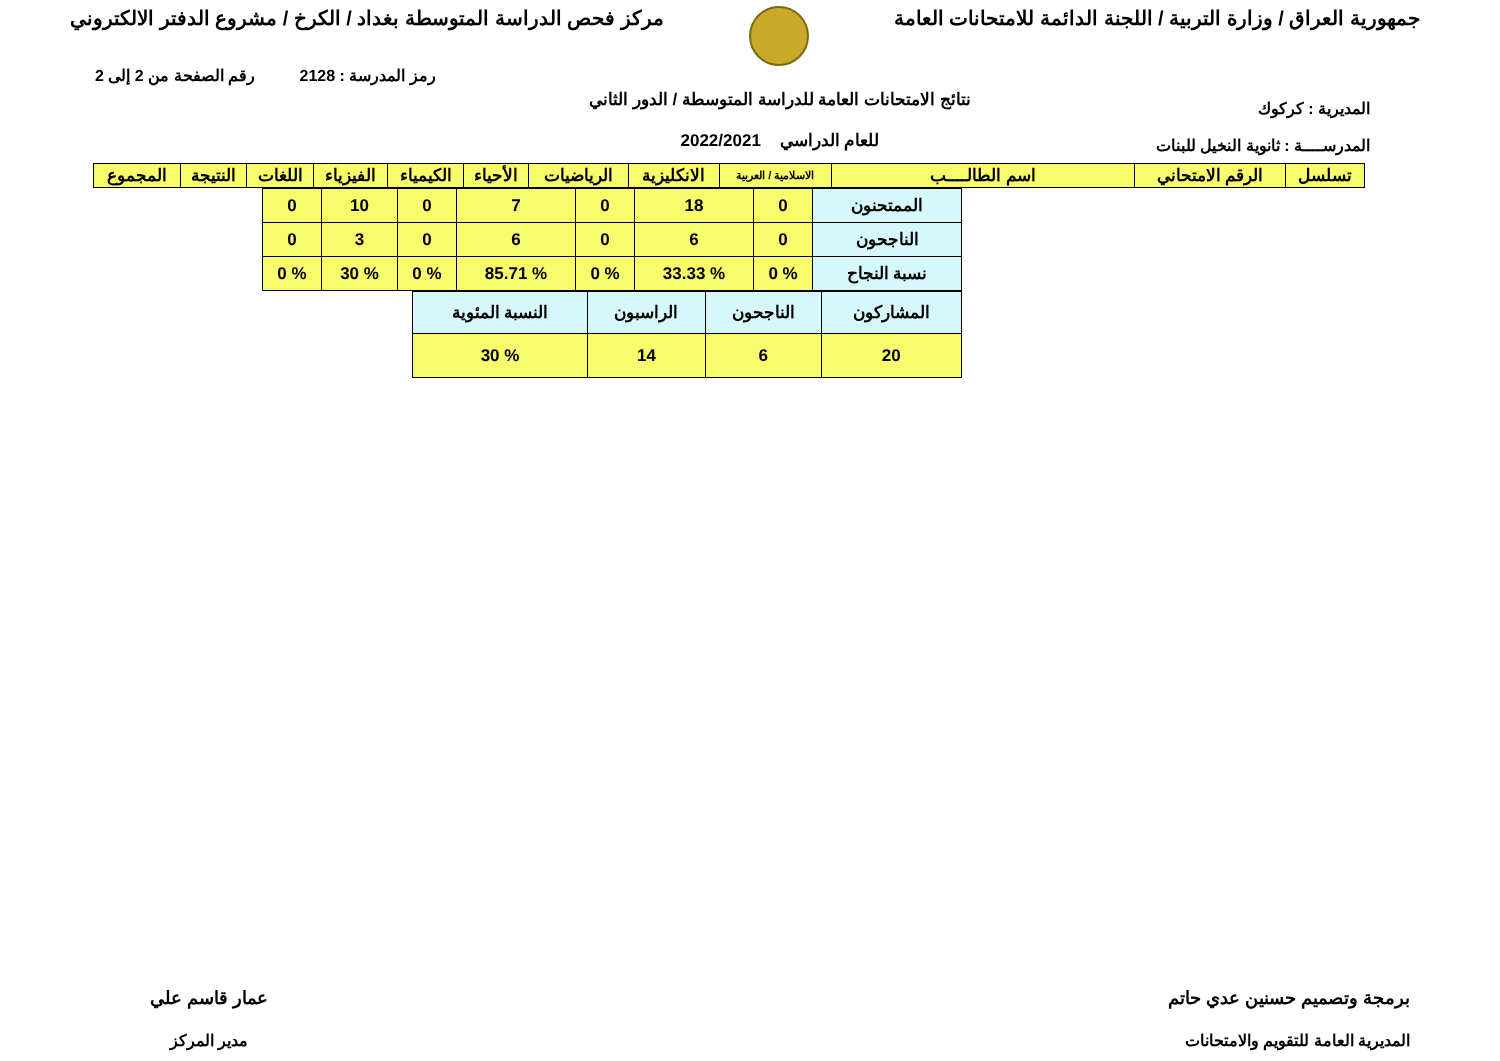جمهورية العراق / وزارة التربية / اللجنة الدائمة للامتحانات العامة
مركز فحص الدراسة المتوسطة بغداد / الكرخ / مشروع الدفتر الالكتروني
رمز المدرسة : 2128 رقم الصفحة من 2 إلى 2
المديرية : كركوك
المدرســــة : ثانوية النخيل للبنات
نتائج الامتحانات العامة للدراسة المتوسطة / الدور الثاني
للعام الدراسي 2022/2021
| تسلسل | الرقم الامتحاني | اسم الطالــــب | الاسلامية / العربية | الانكليزية | الرياضيات | الأحياء | الكيمياء | الفيزياء | اللغات | النتيجة | المجموع |
| --- | --- | --- | --- | --- | --- | --- | --- | --- | --- | --- | --- |
| الممتحنون | 0 | 18 | 0 | 7 | 0 | 10 | 0 |
| الناجحون | 0 | 6 | 0 | 6 | 0 | 3 | 0 |
| نسبة النجاح | % 0 | % 33.33 | % 0 | % 85.71 | % 0 | % 30 | % 0 |
| المشاركون | الناجحون | الراسبون | النسبة المئوية |
| 20 | 6 | 14 | % 30 |
برمجة وتصميم حسنين عدي حاتم
المديرية العامة للتقويم والامتحانات
عمار قاسم علي
مدير المركز